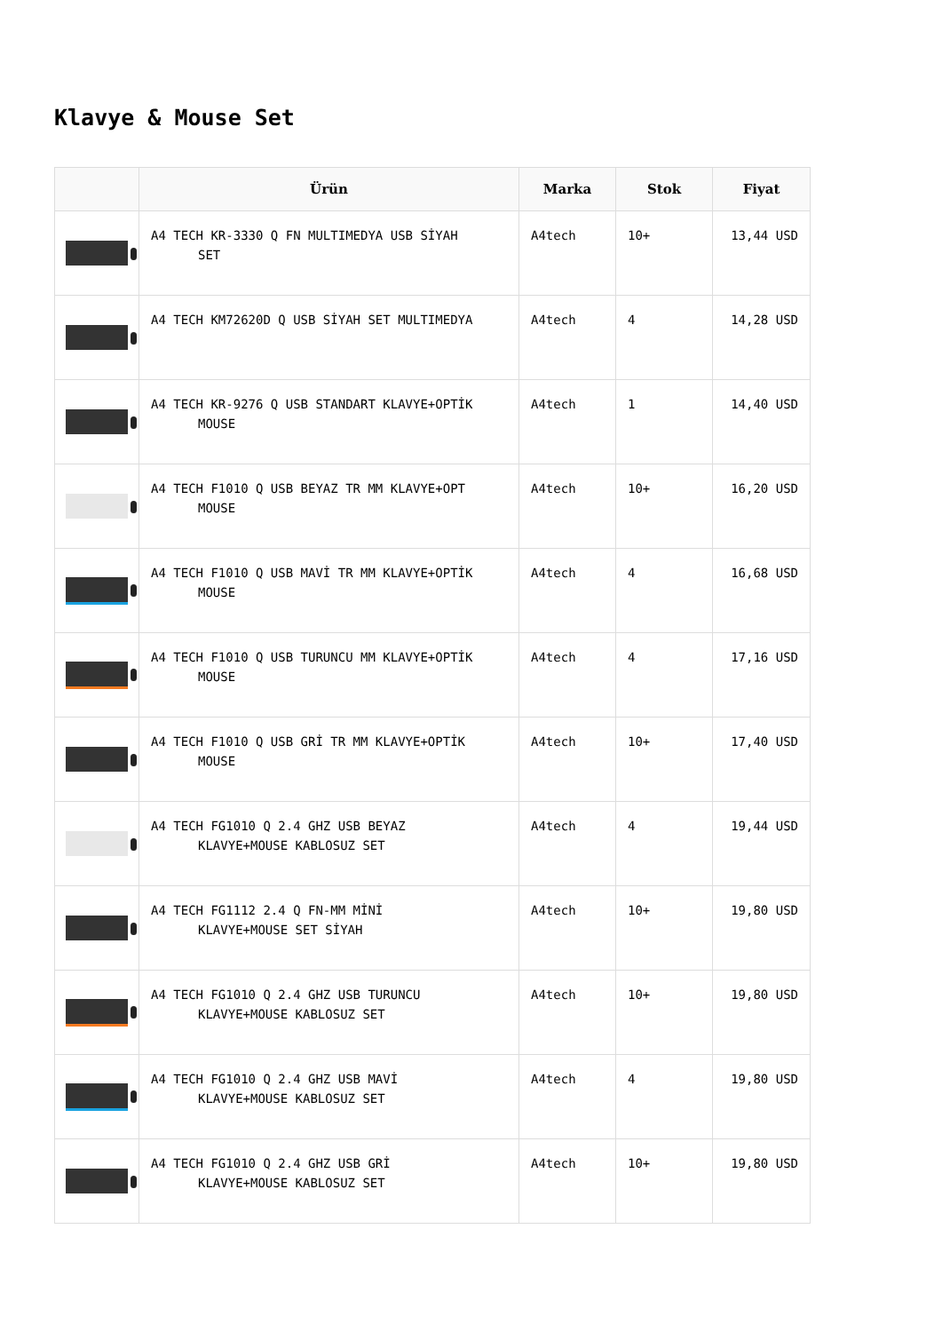Klavye & Mouse Set
| | Ürün | Marka | Stok | Fiyat |
| --- | --- | --- | --- | --- |
| | A4 TECH KR-3330 Q FN MULTIMEDYA USB SİYAH SET | A4tech | 10+ | 13,44 USD |
| | A4 TECH KM72620D Q USB SİYAH SET MULTIMEDYA | A4tech | 4 | 14,28 USD |
| | A4 TECH KR-9276 Q USB STANDART KLAVYE+OPTİK MOUSE | A4tech | 1 | 14,40 USD |
| | A4 TECH F1010 Q USB BEYAZ TR MM KLAVYE+OPT MOUSE | A4tech | 10+ | 16,20 USD |
| | A4 TECH F1010 Q USB MAVİ TR MM KLAVYE+OPTİK MOUSE | A4tech | 4 | 16,68 USD |
| | A4 TECH F1010 Q USB TURUNCU MM KLAVYE+OPTİK MOUSE | A4tech | 4 | 17,16 USD |
| | A4 TECH F1010 Q USB GRİ TR MM KLAVYE+OPTİK MOUSE | A4tech | 10+ | 17,40 USD |
| | A4 TECH FG1010 Q 2.4 GHZ USB BEYAZ KLAVYE+MOUSE KABLOSUZ SET | A4tech | 4 | 19,44 USD |
| | A4 TECH FG1112 2.4 Q FN-MM MİNİ KLAVYE+MOUSE SET SİYAH | A4tech | 10+ | 19,80 USD |
| | A4 TECH FG1010 Q 2.4 GHZ USB TURUNCU KLAVYE+MOUSE KABLOSUZ SET | A4tech | 10+ | 19,80 USD |
| | A4 TECH FG1010 Q 2.4 GHZ USB MAVİ KLAVYE+MOUSE KABLOSUZ SET | A4tech | 4 | 19,80 USD |
| | A4 TECH FG1010 Q 2.4 GHZ USB GRİ KLAVYE+MOUSE KABLOSUZ SET | A4tech | 10+ | 19,80 USD |